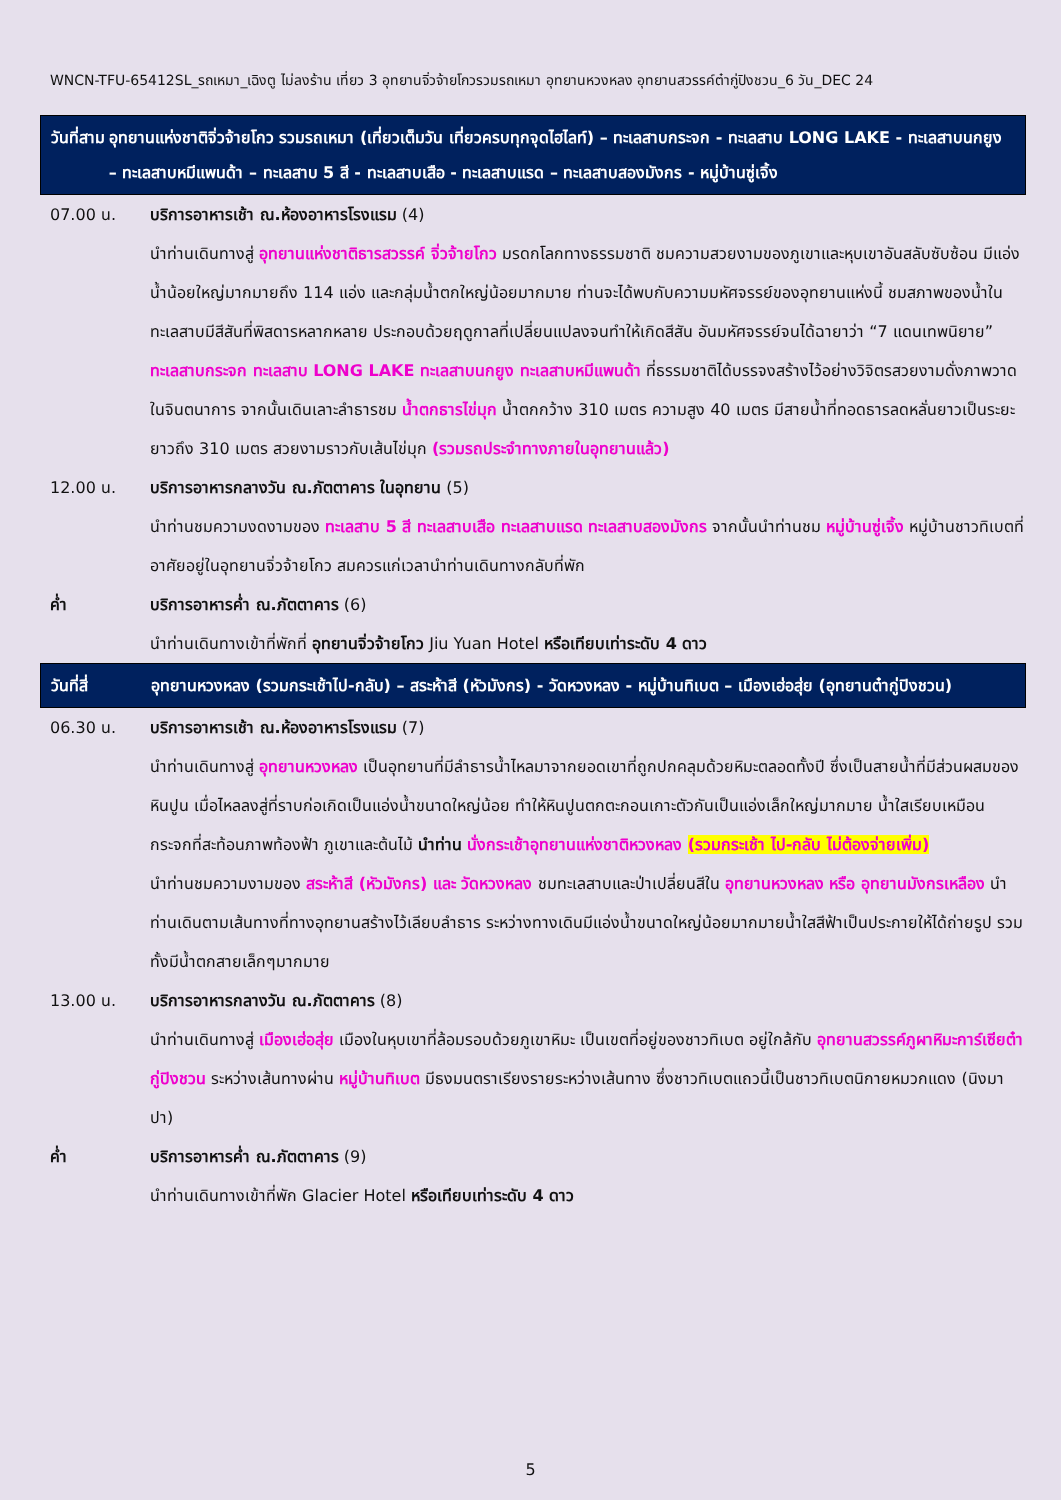WNCN-TFU-65412SL_รถเหมา_เฉิงตู ไม่ลงร้าน เที่ยว 3 อุทยานจิ่วจ้ายโกวรวมรถเหมา อุทยานหวงหลง อุทยานสวรรค์ต๋ากู่ปิงชวน_6 วัน_DEC 24
วันที่สาม อุทยานแห่งชาติจิ่วจ้ายโกว รวมรถเหมา (เที่ยวเต็มวัน เที่ยวครบทุกจุดไฮไลท์) – ทะเลสาบกระจก - ทะเลสาบ LONG LAKE - ทะเลสาบนกยูง – ทะเลสาบหมีแพนด้า – ทะเลสาบ 5 สี - ทะเลสาบเสือ - ทะเลสาบแรด – ทะเลสาบสองมังกร - หมู่บ้านซู่เจิ้ง
07.00 น. บริการอาหารเช้า ณ.ห้องอาหารโรงแรม (4)
นำท่านเดินทางสู่ อุทยานแห่งชาติธารสวรรค์ จิ่วจ้ายโกว มรดกโลกทางธรรมชาติ ชมความสวยงามของภูเขาและหุบเขาอันสลับซับซ้อน มีแอ่งน้ำน้อยใหญ่มากมายถึง 114 แอ่ง และกลุ่มน้ำตกใหญ่น้อยมากมาย ท่านจะได้พบกับความมหัศจรรย์ของอุทยานแห่งนี้ ชมสภาพของน้ำในทะเลสาบมีสีสันที่พิสดารหลากหลาย ประกอบด้วยฤดูกาลที่เปลี่ยนแปลงจนทำให้เกิดสีสัน อันมหัศจรรย์จนได้ฉายาว่า “7 แดนเทพนิยาย” ทะเลสาบกระจก ทะเลสาบ LONG LAKE ทะเลสาบนกยูง ทะเลสาบหมีแพนด้า ที่ธรรมชาติได้บรรจงสร้างไว้อย่างวิจิตรสวยงามดั่งภาพวาดในจินตนาการ จากนั้นเดินเลาะลำธารชม น้ำตกธารไข่มุก น้ำตกกว้าง 310 เมตร ความสูง 40 เมตร มีสายน้ำที่ทอดธารลดหลั่นยาวเป็นระยะยาวถึง 310 เมตร สวยงามราวกับเส้นไข่มุก (รวมรถประจำทางภายในอุทยานแล้ว)
12.00 น. บริการอาหารกลางวัน ณ.ภัตตาคาร ในอุทยาน (5)
นำท่านชมความงดงามของ ทะเลสาบ 5 สี ทะเลสาบเสือ ทะเลสาบแรด ทะเลสาบสองมังกร จากนั้นนำท่านชม หมู่บ้านซู่เจิ้ง หมู่บ้านชาวทิเบตที่อาศัยอยู่ในอุทยานจิ่วจ้ายโกว สมควรแก่เวลานำท่านเดินทางกลับที่พัก
ค่ำ บริการอาหารค่ำ ณ.ภัตตาคาร (6)
นำท่านเดินทางเข้าที่พักที่ อุทยานจิ่วจ้ายโกว Jiu Yuan Hotel หรือเทียบเท่าระดับ 4 ดาว
วันที่สี่ อุทยานหวงหลง (รวมกระเช้าไป-กลับ) – สระห้าสี (หัวมังกร) - วัดหวงหลง - หมู่บ้านทิเบต – เมืองเฮ่อสุ่ย (อุทยานต๋ากู่ปิงชวน)
06.30 น. บริการอาหารเช้า ณ.ห้องอาหารโรงแรม (7)
นำท่านเดินทางสู่ อุทยานหวงหลง เป็นอุทยานที่มีลำธารน้ำไหลมาจากยอดเขาที่ถูกปกคลุมด้วยหิมะตลอดทั้งปี ซึ่งเป็นสายน้ำที่มีส่วนผสมของหินปูน เมื่อไหลลงสู่ที่ราบก่อเกิดเป็นแอ่งน้ำขนาดใหญ่น้อย ทำให้หินปูนตกตะกอนเกาะตัวกันเป็นแอ่งเล็กใหญ่มากมาย น้ำใสเรียบเหมือนกระจกที่สะท้อนภาพท้องฟ้า ภูเขาและต้นไม้ นำท่าน นั่งกระเช้าอุทยานแห่งชาติหวงหลง (รวมกระเช้า ไป-กลับ ไม่ต้องจ่ายเพิ่ม)
นำท่านชมความงามของ สระห้าสี (หัวมังกร) และ วัดหวงหลง ชมทะเลสาบและป่าเปลี่ยนสีใน อุทยานหวงหลง หรือ อุทยานมังกรเหลือง นำท่านเดินตามเส้นทางที่ทางอุทยานสร้างไว้เลียบลำธาร ระหว่างทางเดินมีแอ่งน้ำขนาดใหญ่น้อยมากมายน้ำใสสีฟ้าเป็นประกายให้ได้ถ่ายรูป รวมทั้งมีน้ำตกสายเล็กๆมากมาย
13.00 น. บริการอาหารกลางวัน ณ.ภัตตาคาร (8)
นำท่านเดินทางสู่ เมืองเฮ่อสุ่ย เมืองในหุบเขาที่ล้อมรอบด้วยภูเขาหิมะ เป็นเขตที่อยู่ของชาวทิเบต อยู่ใกล้กับ อุทยานสวรรค์ภูผาหิมะการ์เซียต๋ากู่ปิงชวน ระหว่างเส้นทางผ่าน หมู่บ้านทิเบต มีธงมนตราเรียงรายระหว่างเส้นทาง ซึ่งชาวทิเบตแถวนี้เป็นชาวทิเบตนิกายหมวกแดง (นิงมาปา)
ค่ำ บริการอาหารค่ำ ณ.ภัตตาคาร (9)
นำท่านเดินทางเข้าที่พัก Glacier Hotel หรือเทียบเท่าระดับ 4 ดาว
5